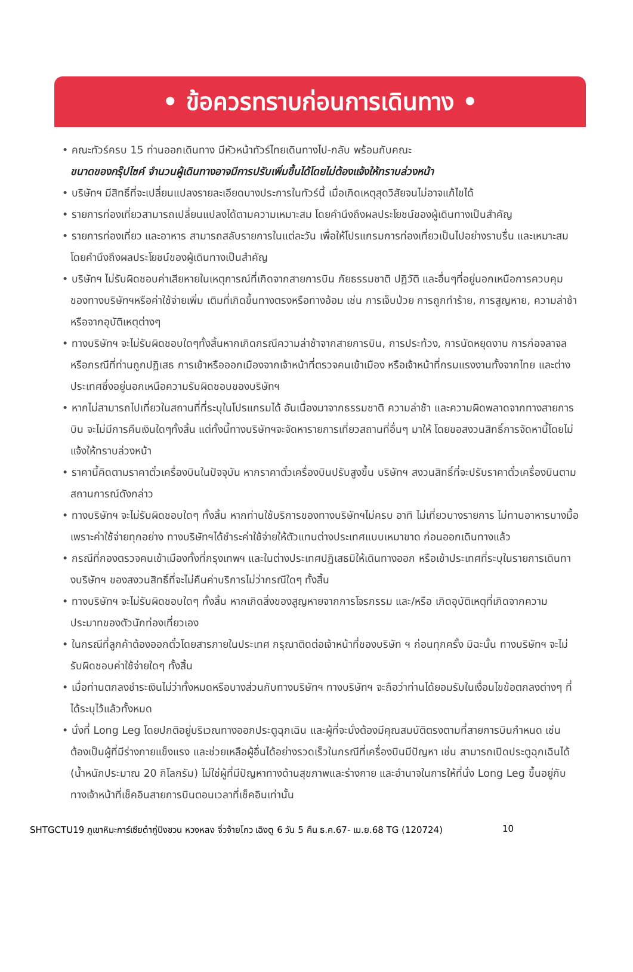• ข้อควรทราบก่อนการเดินทาง •
• คณะทัวร์ครบ 15 ท่านออกเดินทาง มีหัวหน้าทัวร์ไทยเดินทางไป-กลับ พร้อมกับคณะ
ขนาดของกรุ๊ปไซค์ จำนวนผู้เดินทางอาจมีการปรับเพิ่มขึ้นได้โดยไม่ต้องแจ้งให้ทราบล่วงหน้า
• บริษัทฯ มีสิทธิ์ที่จะเปลี่ยนแปลงรายละเอียดบางประการในทัวร์นี้ เมื่อเกิดเหตุสุดวิสัยจนไม่อาจแก้ไขได้
• รายการท่องเที่ยวสามารถเปลี่ยนแปลงได้ตามความเหมาะสม โดยคำนึงถึงผลประโยชน์ของผู้เดินทางเป็นสำคัญ
• รายการท่องเที่ยว และอาหาร สามารถสลับรายการในแต่ละวัน เพื่อให้โปรแกรมการท่องเที่ยวเป็นไปอย่างราบรื่น และเหมาะสม โดยคำนึงถึงผลประโยชน์ของผู้เดินทางเป็นสำคัญ
• บริษัทฯ ไม่รับผิดชอบค่าเสียหายในเหตุการณ์ที่เกิดจากสายการบิน ภัยธรรมชาติ ปฏิวัติ และอื่นๆที่อยู่นอกเหนือการควบคุมของทางบริษัทฯหรือค่าใช้จ่ายเพิ่ม เติมที่เกิดขึ้นทางตรงหรือทางอ้อม เช่น การเจ็บป่วย การถูกทำร้าย, การสูญหาย, ความล่าช้า หรือจากอุบัติเหตุต่างๆ
• ทางบริษัทฯ จะไม่รับผิดชอบใดๆทั้งสิ้นหากเกิดกรณีความล่าช้าจากสายการบิน, การประท้วง, การนัดหยุดงาน การก่อจลาจล หรือกรณีที่ท่านถูกปฏิเสธ การเข้าหรือออกเมืองจากเจ้าหน้าที่ตรวจคนเข้าเมือง หรือเจ้าหน้าที่กรมแรงงานทั้งจากไทย และต่างประเทศซึ่งอยู่นอกเหนือความรับผิดชอบของบริษัทฯ
• หากไม่สามารถไปเที่ยวในสถานที่ที่ระบุในโปรแกรมได้ อันเนื่องมาจากธรรมชาติ ความล่าช้า และความผิดพลาดจากทางสายการบิน จะไม่มีการคืนเงินใดๆทั้งสิ้น แต่ทั้งนี้ทางบริษัทฯจะจัดหารายการเที่ยวสถานที่อื่นๆ มาให้ โดยขอสงวนสิทธิ์การจัดหานี้โดยไม่แจ้งให้ทราบล่วงหน้า
• ราคานี้คิดตามราคาตั๋วเครื่องบินในปัจจุบัน หากราคาตั๋วเครื่องบินปรับสูงขึ้น บริษัทฯ สงวนสิทธิ์ที่จะปรับราคาตั๋วเครื่องบินตามสถานการณ์ดังกล่าว
• ทางบริษัทฯ จะไม่รับผิดชอบใดๆ ทั้งสิ้น หากท่านใช้บริการของทางบริษัทฯไม่ครบ อาทิ ไม่เที่ยวบางรายการ ไม่ทานอาหารบางมื้อ เพราะค่าใช้จ่ายทุกอย่าง ทางบริษัทฯได้ชำระค่าใช้จ่ายให้ตัวแทนต่างประเทศแบบเหมาขาด ก่อนออกเดินทางแล้ว
• กรณีที่กองตรวจคนเข้าเมืองทั้งที่กรุงเทพฯ และในต่างประเทศปฏิเสธมิให้เดินทางออก หรือเข้าประเทศที่ระบุในรายการเดินทางบริษัทฯ ของสงวนสิทธิ์ที่จะไม่คืนค่าบริการไม่ว่ากรณีใดๆ ทั้งสิ้น
• ทางบริษัทฯ จะไม่รับผิดชอบใดๆ ทั้งสิ้น หากเกิดสิ่งของสูญหายจากการโจรกรรม และ/หรือ เกิดอุบัติเหตุที่เกิดจากความประมาทของตัวนักท่องเที่ยวเอง
• ในกรณีที่ลูกค้าต้องออกตั๋วโดยสารภายในประเทศ กรุณาติดต่อเจ้าหน้าที่ของบริษัท ฯ ก่อนทุกครั้ง มิฉะนั้น ทางบริษัทฯ จะไม่รับผิดชอบค่าใช้จ่ายใดๆ ทั้งสิ้น
• เมื่อท่านตกลงชำระเงินไม่ว่าทั้งหมดหรือบางส่วนกับทางบริษัทฯ ทางบริษัทฯ จะถือว่าท่านได้ยอมรับในเงื่อนไขข้อตกลงต่างๆ ที่ได้ระบุไว้แล้วทั้งหมด
• นั่งที่ Long Leg โดยปกติอยู่บริเวณทางออกประตูฉุกเฉิน และผู้ที่จะนั่งต้องมีคุณสมบัติตรงตามที่สายการบินกำหนด เช่น ต้องเป็นผู้ที่มีร่างกายแข็งแรง และช่วยเหลือผู้อื่นได้อย่างรวดเร็วในกรณีที่เครื่องบินมีปัญหา เช่น สามารถเปิดประตูฉุกเฉินได้ (น้ำหนักประมาณ 20 กิโลกรัม) ไม่ใช่ผู้ที่มีปัญหาทางด้านสุขภาพและร่างกาย และอำนาจในการให้ที่นั่ง Long Leg ขึ้นอยู่กับทางเจ้าหน้าที่เช็คอินสายการบินตอนเวลาที่เช็คอินเท่านั้น
SHTGCTU19 ภูเขาหิมะการ์เซียต๋ากู่ปิงชวน หวงหลง จิ่วจ้ายโกว เฉิงตู 6 วัน 5 คืน ธ.ค.67- เม.ย.68 TG (120724) 10